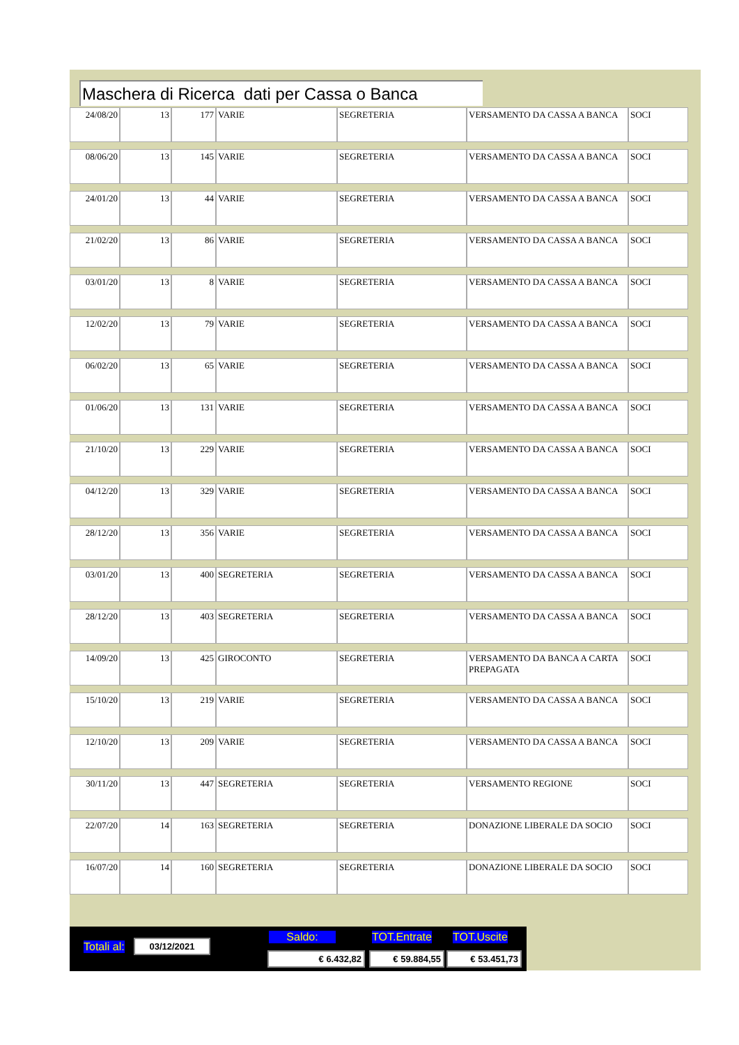Maschera di Ricerca dati per Cassa o Banca
| 24/08/20 | 13 | 177 | VARIE | SEGRETERIA | VERSAMENTO DA CASSA A BANCA | SOCI |
| 08/06/20 | 13 | 145 | VARIE | SEGRETERIA | VERSAMENTO DA CASSA A BANCA | SOCI |
| 24/01/20 | 13 | 44 | VARIE | SEGRETERIA | VERSAMENTO DA CASSA A BANCA | SOCI |
| 21/02/20 | 13 | 86 | VARIE | SEGRETERIA | VERSAMENTO DA CASSA A BANCA | SOCI |
| 03/01/20 | 13 | 8 | VARIE | SEGRETERIA | VERSAMENTO DA CASSA A BANCA | SOCI |
| 12/02/20 | 13 | 79 | VARIE | SEGRETERIA | VERSAMENTO DA CASSA A BANCA | SOCI |
| 06/02/20 | 13 | 65 | VARIE | SEGRETERIA | VERSAMENTO DA CASSA A BANCA | SOCI |
| 01/06/20 | 13 | 131 | VARIE | SEGRETERIA | VERSAMENTO DA CASSA A BANCA | SOCI |
| 21/10/20 | 13 | 229 | VARIE | SEGRETERIA | VERSAMENTO DA CASSA A BANCA | SOCI |
| 04/12/20 | 13 | 329 | VARIE | SEGRETERIA | VERSAMENTO DA CASSA A BANCA | SOCI |
| 28/12/20 | 13 | 356 | VARIE | SEGRETERIA | VERSAMENTO DA CASSA A BANCA | SOCI |
| 03/01/20 | 13 | 400 | SEGRETERIA | SEGRETERIA | VERSAMENTO DA CASSA A BANCA | SOCI |
| 28/12/20 | 13 | 403 | SEGRETERIA | SEGRETERIA | VERSAMENTO DA CASSA A BANCA | SOCI |
| 14/09/20 | 13 | 425 | GIROCONTO | SEGRETERIA | VERSAMENTO DA BANCA A CARTA PREPAGATA | SOCI |
| 15/10/20 | 13 | 219 | VARIE | SEGRETERIA | VERSAMENTO DA CASSA A BANCA | SOCI |
| 12/10/20 | 13 | 209 | VARIE | SEGRETERIA | VERSAMENTO DA CASSA A BANCA | SOCI |
| 30/11/20 | 13 | 447 | SEGRETERIA | SEGRETERIA | VERSAMENTO REGIONE | SOCI |
| 22/07/20 | 14 | 163 | SEGRETERIA | SEGRETERIA | DONAZIONE LIBERALE DA SOCIO | SOCI |
| 16/07/20 | 14 | 160 | SEGRETERIA | SEGRETERIA | DONAZIONE LIBERALE DA SOCIO | SOCI |
Totali al: 03/12/2021 Saldo: TOT.Entrate TOT.Uscite
€ 6.432,82 € 59.884,55 € 53.451,73